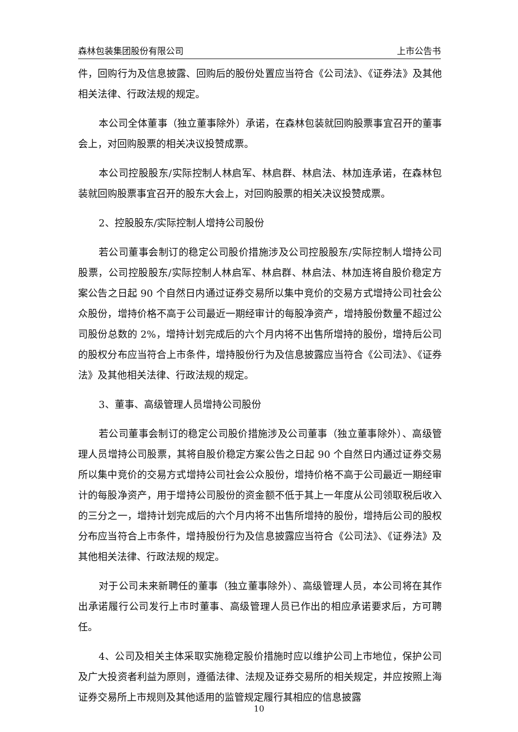森林包装集团股份有限公司 上市公告书
件，回购行为及信息披露、回购后的股份处置应当符合《公司法》、《证券法》及其他相关法律、行政法规的规定。
本公司全体董事（独立董事除外）承诺，在森林包装就回购股票事宜召开的董事会上，对回购股票的相关决议投赞成票。
本公司控股股东/实际控制人林启军、林启群、林启法、林加连承诺，在森林包装就回购股票事宜召开的股东大会上，对回购股票的相关决议投赞成票。
2、控股股东/实际控制人增持公司股份
若公司董事会制订的稳定公司股价措施涉及公司控股股东/实际控制人增持公司股票，公司控股股东/实际控制人林启军、林启群、林启法、林加连将自股价稳定方案公告之日起 90 个自然日内通过证券交易所以集中竞价的交易方式增持公司社会公众股份，增持价格不高于公司最近一期经审计的每股净资产，增持股份数量不超过公司股份总数的 2%，增持计划完成后的六个月内将不出售所增持的股份，增持后公司的股权分布应当符合上市条件，增持股份行为及信息披露应当符合《公司法》、《证券法》及其他相关法律、行政法规的规定。
3、董事、高级管理人员增持公司股份
若公司董事会制订的稳定公司股价措施涉及公司董事（独立董事除外）、高级管理人员增持公司股票，其将自股价稳定方案公告之日起 90 个自然日内通过证券交易所以集中竞价的交易方式增持公司社会公众股份，增持价格不高于公司最近一期经审计的每股净资产，用于增持公司股份的资金额不低于其上一年度从公司领取税后收入的三分之一，增持计划完成后的六个月内将不出售所增持的股份，增持后公司的股权分布应当符合上市条件，增持股份行为及信息披露应当符合《公司法》、《证券法》及其他相关法律、行政法规的规定。
对于公司未来新聘任的董事（独立董事除外）、高级管理人员，本公司将在其作出承诺履行公司发行上市时董事、高级管理人员已作出的相应承诺要求后，方可聘任。
4、公司及相关主体采取实施稳定股价措施时应以维护公司上市地位，保护公司及广大投资者利益为原则，遵循法律、法规及证券交易所的相关规定，并应按照上海证券交易所上市规则及其他适用的监管规定履行其相应的信息披露
10